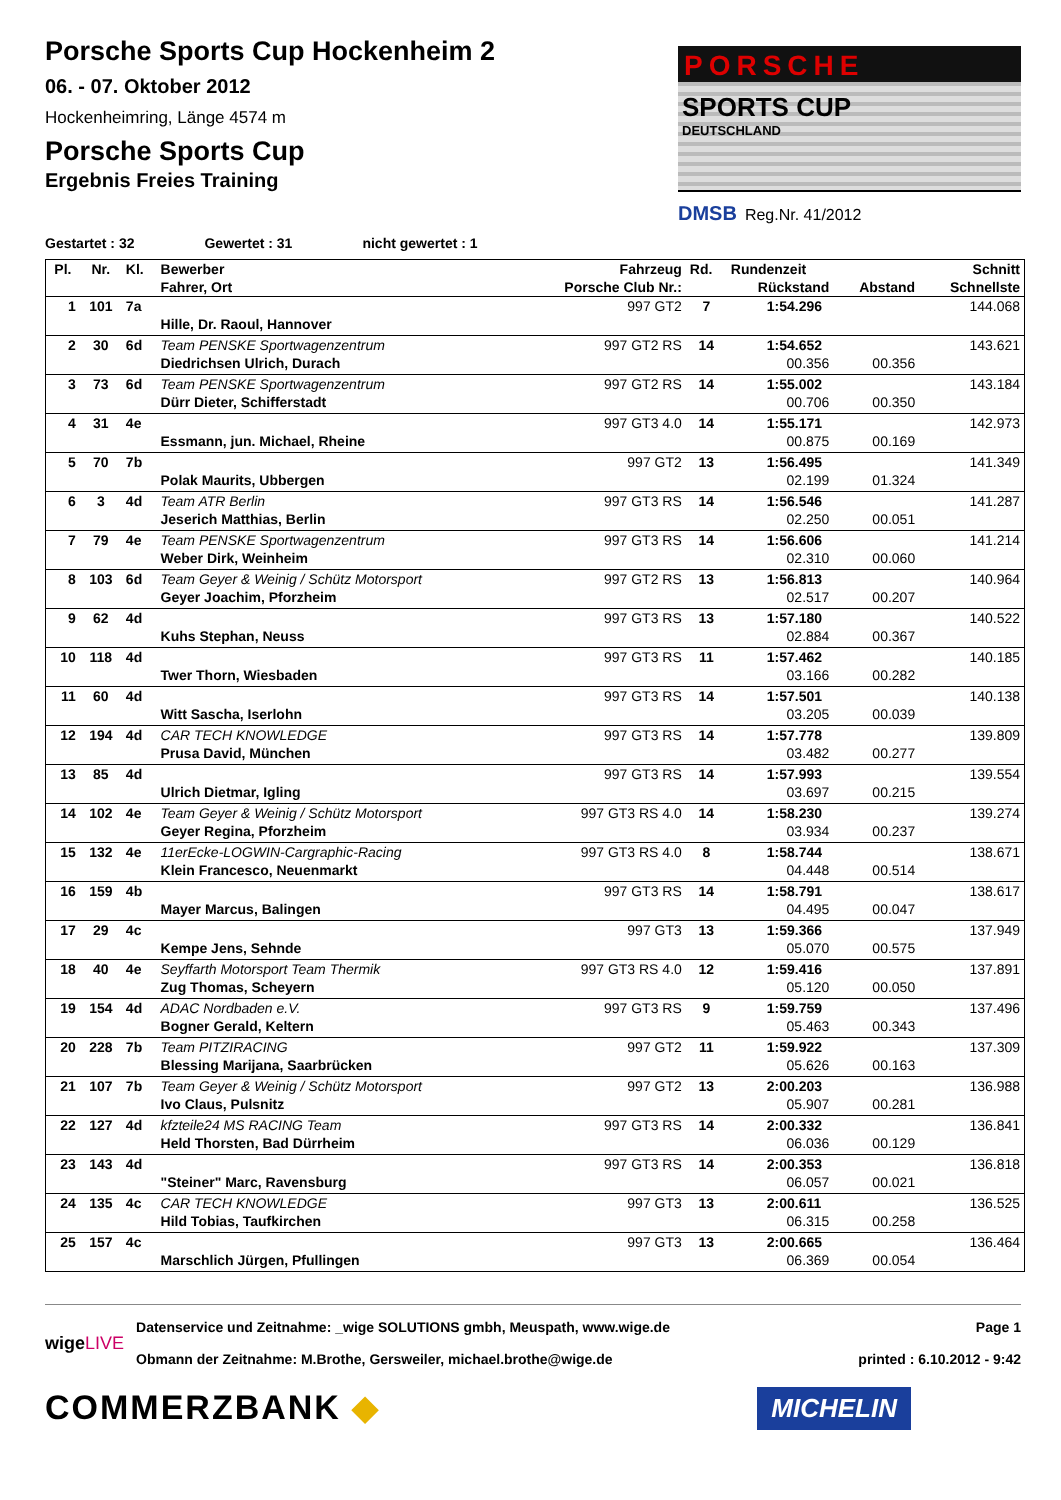Porsche Sports Cup Hockenheim 2
06. - 07. Oktober 2012
Hockenheimring, Länge 4574 m
Porsche Sports Cup
Ergebnis Freies Training
PORSCHE
SPORTS CUP
DEUTSCHLAND
DMSB Reg.Nr. 41/2012
Gestartet : 32 Gewertet : 31 nicht gewertet : 1
| Pl. | Nr. | Kl. | Bewerber | Fahrzeug | Rd. | Rundenzeit | | Schnitt |
| --- | --- | --- | --- | --- | --- | --- | --- | --- |
| | | | Fahrer, Ort | Porsche Club Nr.: | | Rückstand | Abstand | Schnellste |
| 1 | 101 | 7a | | 997 GT2 | 7 | 1:54.296 | | 144.068 |
| | | | Hille, Dr. Raoul, Hannover | | | | | |
| 2 | 30 | 6d | Team PENSKE Sportwagenzentrum | 997 GT2 RS | 14 | 1:54.652 | | 143.621 |
| | | | Diedrichsen Ulrich, Durach | | | 00.356 | 00.356 | |
| 3 | 73 | 6d | Team PENSKE Sportwagenzentrum | 997 GT2 RS | 14 | 1:55.002 | | 143.184 |
| | | | Dürr Dieter, Schifferstadt | | | 00.706 | 00.350 | |
| 4 | 31 | 4e | | 997 GT3 4.0 | 14 | 1:55.171 | | 142.973 |
| | | | Essmann, jun. Michael, Rheine | | | 00.875 | 00.169 | |
| 5 | 70 | 7b | | 997 GT2 | 13 | 1:56.495 | | 141.349 |
| | | | Polak Maurits, Ubbergen | | | 02.199 | 01.324 | |
| 6 | 3 | 4d | Team ATR Berlin | 997 GT3 RS | 14 | 1:56.546 | | 141.287 |
| | | | Jeserich Matthias, Berlin | | | 02.250 | 00.051 | |
| 7 | 79 | 4e | Team PENSKE Sportwagenzentrum | 997 GT3 RS | 14 | 1:56.606 | | 141.214 |
| | | | Weber Dirk, Weinheim | | | 02.310 | 00.060 | |
| 8 | 103 | 6d | Team Geyer & Weinig / Schütz Motorsport | 997 GT2 RS | 13 | 1:56.813 | | 140.964 |
| | | | Geyer Joachim, Pforzheim | | | 02.517 | 00.207 | |
| 9 | 62 | 4d | | 997 GT3 RS | 13 | 1:57.180 | | 140.522 |
| | | | Kuhs Stephan, Neuss | | | 02.884 | 00.367 | |
| 10 | 118 | 4d | | 997 GT3 RS | 11 | 1:57.462 | | 140.185 |
| | | | Twer Thorn, Wiesbaden | | | 03.166 | 00.282 | |
| 11 | 60 | 4d | | 997 GT3 RS | 14 | 1:57.501 | | 140.138 |
| | | | Witt Sascha, Iserlohn | | | 03.205 | 00.039 | |
| 12 | 194 | 4d | CAR TECH KNOWLEDGE | 997 GT3 RS | 14 | 1:57.778 | | 139.809 |
| | | | Prusa David, München | | | 03.482 | 00.277 | |
| 13 | 85 | 4d | | 997 GT3 RS | 14 | 1:57.993 | | 139.554 |
| | | | Ulrich Dietmar, Igling | | | 03.697 | 00.215 | |
| 14 | 102 | 4e | Team Geyer & Weinig / Schütz Motorsport | 997 GT3 RS 4.0 | 14 | 1:58.230 | | 139.274 |
| | | | Geyer Regina, Pforzheim | | | 03.934 | 00.237 | |
| 15 | 132 | 4e | 11erEcke-LOGWIN-Cargraphic-Racing | 997 GT3 RS 4.0 | 8 | 1:58.744 | | 138.671 |
| | | | Klein Francesco, Neuenmarkt | | | 04.448 | 00.514 | |
| 16 | 159 | 4b | | 997 GT3 RS | 14 | 1:58.791 | | 138.617 |
| | | | Mayer Marcus, Balingen | | | 04.495 | 00.047 | |
| 17 | 29 | 4c | | 997 GT3 | 13 | 1:59.366 | | 137.949 |
| | | | Kempe Jens, Sehnde | | | 05.070 | 00.575 | |
| 18 | 40 | 4e | Seyffarth Motorsport Team Thermik | 997 GT3 RS 4.0 | 12 | 1:59.416 | | 137.891 |
| | | | Zug Thomas, Scheyern | | | 05.120 | 00.050 | |
| 19 | 154 | 4d | ADAC Nordbaden e.V. | 997 GT3 RS | 9 | 1:59.759 | | 137.496 |
| | | | Bogner Gerald, Keltern | | | 05.463 | 00.343 | |
| 20 | 228 | 7b | Team PITZIRACING | 997 GT2 | 11 | 1:59.922 | | 137.309 |
| | | | Blessing Marijana, Saarbrücken | | | 05.626 | 00.163 | |
| 21 | 107 | 7b | Team Geyer & Weinig / Schütz Motorsport | 997 GT2 | 13 | 2:00.203 | | 136.988 |
| | | | Ivo Claus, Pulsnitz | | | 05.907 | 00.281 | |
| 22 | 127 | 4d | kfzteile24 MS RACING Team | 997 GT3 RS | 14 | 2:00.332 | | 136.841 |
| | | | Held Thorsten, Bad Dürrheim | | | 06.036 | 00.129 | |
| 23 | 143 | 4d | | 997 GT3 RS | 14 | 2:00.353 | | 136.818 |
| | | | "Steiner" Marc, Ravensburg | | | 06.057 | 00.021 | |
| 24 | 135 | 4c | CAR TECH KNOWLEDGE | 997 GT3 | 13 | 2:00.611 | | 136.525 |
| | | | Hild Tobias, Taufkirchen | | | 06.315 | 00.258 | |
| 25 | 157 | 4c | | 997 GT3 | 13 | 2:00.665 | | 136.464 |
| | | | Marschlich Jürgen, Pfullingen | | | 06.369 | 00.054 | |
wigeLIVE
Datenservice und Zeitnahme: _wige SOLUTIONS gmbh, Meuspath, www.wige.de
Obmann der Zeitnahme: M.Brothe, Gersweiler, michael.brothe@wige.de
Page 1
printed : 6.10.2012 - 9:42
COMMERZBANK ◆ MICHELIN